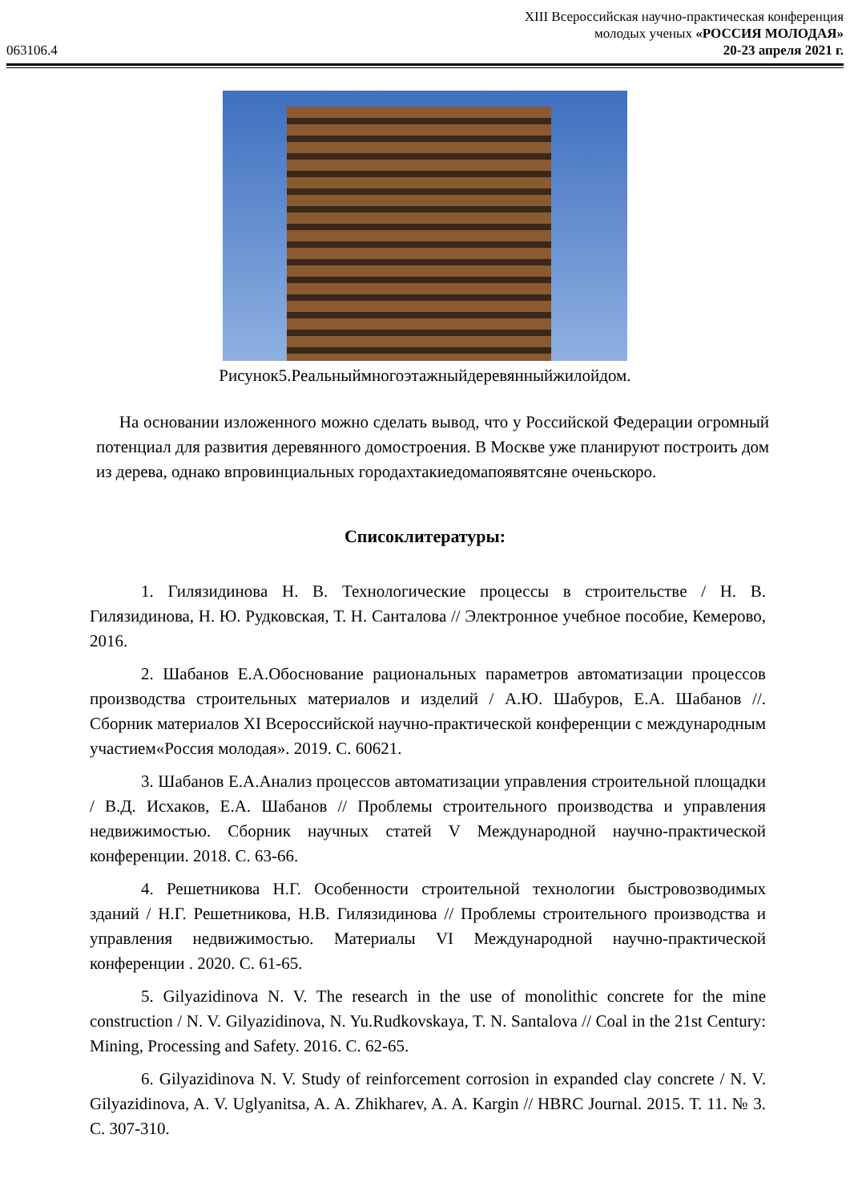XIII Всероссийская научно-практическая конференция
молодых ученых «РОССИЯ МОЛОДАЯ»
063106.4 20-23 апреля 2021 г.
Рисунок5.Реальныймногоэтажныйдеревянныйжилойдом.
На основании изложенного можно сделать вывод, что у Российской Федерации огромный потенциал для развития деревянного домостроения. В Москве уже планируют построить дом из дерева, однако впровинциальных городахтакиедомапоявятсяне оченьскоро.
Списоклитературы:
1. Гилязидинова Н. В. Технологические процессы в строительстве / Н. В. Гилязидинова, Н. Ю. Рудковская, Т. Н. Санталова // Электронное учебное пособие, Кемерово, 2016.
2. Шабанов Е.А.Обоснование рациональных параметров автоматизации процессов производства строительных материалов и изделий / А.Ю. Шабуров, Е.А. Шабанов //. Сборник материалов XI Всероссийской научно-практической конференции с международным участием«Россия молодая». 2019. С. 60621.
3. Шабанов Е.А.Анализ процессов автоматизации управления строительной площадки / В.Д. Исхаков, Е.А. Шабанов // Проблемы строительного производства и управления недвижимостью. Сборник научных статей V Международной научно-практической конференции. 2018. С. 63-66.
4. Решетникова Н.Г. Особенности строительной технологии быстровозводимых зданий / Н.Г. Решетникова, Н.В. Гилязидинова // Проблемы строительного производства и управления недвижимостью. Материалы VI Международной научно-практической конференции . 2020. С. 61-65.
5. Gilyazidinova N. V. The research in the use of monolithic concrete for the mine construction / N. V. Gilyazidinova, N. Yu.Rudkovskaya, T. N. Santalova // Coal in the 21st Century: Mining, Processing and Safety. 2016. С. 62-65.
6. Gilyazidinova N. V. Study of reinforcement corrosion in expanded clay concrete / N. V. Gilyazidinova, A. V. Uglyanitsa, A. A. Zhikharev, A. A. Kargin // HBRC Journal. 2015. Т. 11. № 3. С. 307-310.